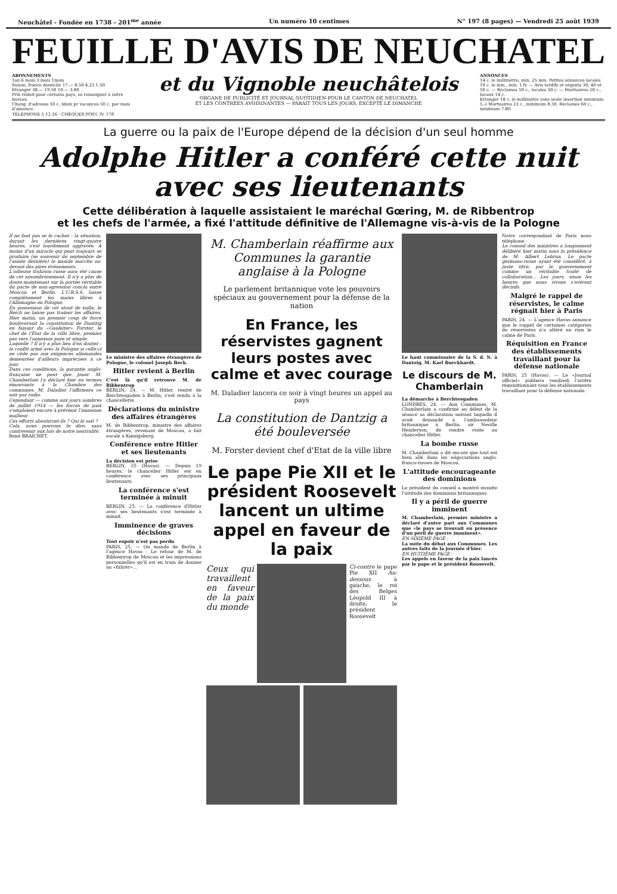Neuchâtel - Fondée en 1738 - 201<sup>me</sup> année Un numéro 10 centimes N° 197 (8 pages) — Vendredi 25 août 1939
FEUILLE D'AVIS DE NEUCHATEL
ABONNEMENTS
1an 6 mois 3 mois 1mois
Suisse, franco domicile 17.— 8.50 4.25 1.50
Etranger 38.— 19.50 10.— 3.80
Prix réduit pour certains pays, se renseigner à notre bureau
Chang. d'adresse 50 c. Idem pr vacances 50 c. par mois d'absence.
TÉLÉPHONE 5 12 26 - CHÈQUES POST. IV. 178
et du Vignoble neuchâtelois
ORGANE DE PUBLICITÉ ET JOURNAL QUOTIDIEN POUR LE CANTON DE NEUCHATEL
ET LES CONTRÉES AVOISINANTES — PARAIT TOUS LES JOURS, EXCEPTÉ LE DIMANCHE
ANNONCES
14 c. le millimètre, min. 25 mm. Petites annonces locales 10 c. le mm., min. 1 fr. — Avis tardifs et urgents 30, 40 et 50 c. — Réclames 50 c., locales 30 c. — Mortuaires 20 c., locaux 14 c.
Etranger 18 c. le millimètre (une seule insertion minimum 5.-) Mortuaires 23 c., minimum 8.30. Réclames 60 c., minimum 7.80.
La guerre ou la paix de l'Europe dépend de la décision d'un seul homme
Adolphe Hitler a conféré cette nuit
avec ses lieutenants
Cette délibération à laquelle assistaient le maréchal Gœring, M. de Ribbentrop
et les chefs de l'armée, a fixé l'attitude définitive de l'Allemagne vis-à-vis de la Pologne
Il ne faut pas se le cacher : la situation, durant les dernières vingt-quatre heures, s'est lourdement aggravée. A moins d'un miracle qui peut toujours se produire (se souvenir de septembre de l'année dernière) le monde marche au-devant des pires événements.
L'odieuse trahison russe aura été cause de cet assombrissement. Il n'y a plus de doute maintenant sur la portée véritable du pacte de non-agression conclu entre Moscou et Berlin. L'U.R.S.S. laisse complètement les mains libres à l'Allemagne en Pologne.
En possession de cet atout de taille, le Reich ne laisse pas trainer les affaires. Hier matin, un premier coup de force bouleversait la constitution de Dantzig en faisant du «Gauleiter» Forster, le chef de l'Etat de la ville libre, premier pas vers l'annexion pure et simple.
Laquelle ? Il n'y a plus lieu d'en douter : le conflit armé avec la Pologne si celle-ci ne cède pas aux exigences allemandes demeurées d'ailleurs imprécises à ce jour.
Dans ces conditions, la garantie anglo-française ne peut que jouer. M. Chamberlain l'a déclaré hier en termes émouvants à la Chambre des communes. M. Daladier l'affirmera ce soir par radio.
Cependant — comme aux jours sombres de juillet 1914 — les forces de paix s'emploient encore à prévenir l'immense malheur.
Ces efforts aboutiront-ils ? Qui le sait ?
Cela, nous pouvons le dire, sans contrevenir aux lois de notre neutralité.
René BRAICHET.
Le ministre des affaires étrangères de Pologne, le colonel Joseph Beck.
Hitler revient à Berlin
C'est là qu'il retrouve M. de Ribbentrop
BERLIN, 24. — M. Hitler, rentré de Berchtesgaden à Berlin, s'est rendu à la chancellerie.
Déclarations du ministre des affaires étrangères
M. de Ribbentrop, ministre des affaires étrangères, revenant de Moscou, a fait escale à Kœnigsberg.
Conférence entre Hitler et ses lieutenants
La décision est prise
BERLIN, 25 (Havas). — Depuis 19 heures, le chancelier Hitler est en conférence avec ses principaux lieutenants.
La conférence s'est terminée à minuit
BERLIN, 25. — La conférence d'Hitler avec ses lieutenants s'est terminée à minuit.
Imminence de graves décisions
Tout espoir n'est pas perdu
PARIS, 25. — On mande de Berlin à l'agence Havas : Le retour de M. de Ribbentrop de Moscou et les impressions personnelles qu'il est en train de donner au «führer»...
M. Chamberlain réaffirme aux Communes la garantie anglaise à la Pologne
Le parlement britannique vote les pouvoirs spéciaux au gouvernement pour la défense de la nation
En France, les réservistes gagnent leurs postes avec calme et avec courage
M. Daladier lancera ce soir à vingt heures un appel au pays
La constitution de Dantzig a été bouleversée
M. Forster devient chef d'Etat de la ville libre
Le pape Pie XII et le président Roosevelt lancent un ultime appel en faveur de la paix
Ceux qui travaillent en faveur de la paix du monde
Ci-contre le pape Pie XII Au-dessous à gauche, le roi des Belges Léopold III à droite, le président Roosevelt
Le haut commissaire de la S. d. N. à Dantzig, M. Karl Burckhardt.
Le discours de M. Chamberlain
La démarche à Berchtesgaden
LONDRES, 24. — Aux Communes, M. Chamberlain a confirmé au début de la séance sa déclaration suivant laquelle il avait demandé à l'ambassadeur britannique à Berlin, sir Neville Henderson, de rendre visite au chancelier Hitler.
La bombe russe
M. Chamberlain a dit encore que tout est bien allé dans les négociations anglo-franco-russes de Moscou.
L'attitude encourageante des dominions
Le président du conseil a montré ensuite l'attitude des dominions britanniques.
Il y a péril de guerre imminent
M. Chamberlain, premier ministre a déclaré d'autre part aux Communes que «le pays se trouvait en présence d'un péril de guerre imminent».
EN SIXIÈME PAGE :
La suite du débat aux Communes. Les autres faits de la journée d'hier.
EN HUITIÈME PAGE :
Les appels en faveur de la paix lancés par le pape et le président Roosevelt.
Notre correspondant de Paris nous téléphone :
Le conseil des ministres a longuement délibéré hier matin sous la présidence de M. Albert Lebrun. Le pacte germano-russe ayant été considéré, à juste titre, par le gouvernement comme un véritable traité de collaboration... Les jours, sinon les heures que nous vivons s'avèrent décisifs.
Malgré le rappel de réservistes, le calme régnait hier à Paris
PARIS, 24. — L'agence Havas annonce que le rappel de certaines catégories de réservistes n'a altéré en rien le calme de Paris.
Réquisition en France des établissements travaillant pour la défense nationale
PARIS, 25 (Havas). — Le «Journal officiel» publiera vendredi l'arrêté réquisitionnant tous les établissements travaillant pour la défense nationale.